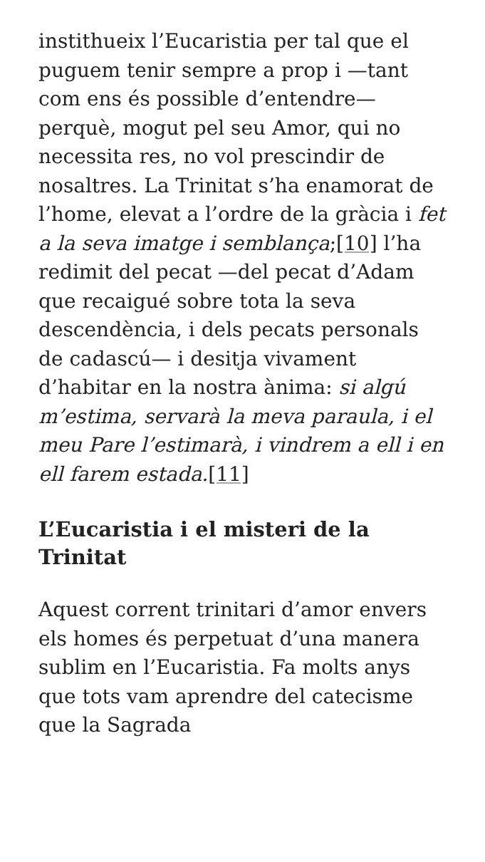instithueix l’Eucaristia per tal que el puguem tenir sempre a prop i —tant com ens és possible d’entendre— perquè, mogut pel seu Amor, qui no necessita res, no vol prescindir de nosaltres. La Trinitat s’ha enamorat de l’home, elevat a l’ordre de la gràcia i fet a la seva imatge i semblança;[10] l’ha redimit del pecat —del pecat d’Adam que recaigué sobre tota la seva descendència, i dels pecats personals de cadascú— i desitja vivament d’habitar en la nostra ànima: si algú m’estima, servarà la meva paraula, i el meu Pare l’estimarà, i vindrem a ell i en ell farem estada.[11]
L’Eucaristia i el misteri de la Trinitat
Aquest corrent trinitari d’amor envers els homes és perpetuat d’una manera sublim en l’Eucaristia. Fa molts anys que tots vam aprendre del catecisme que la Sagrada